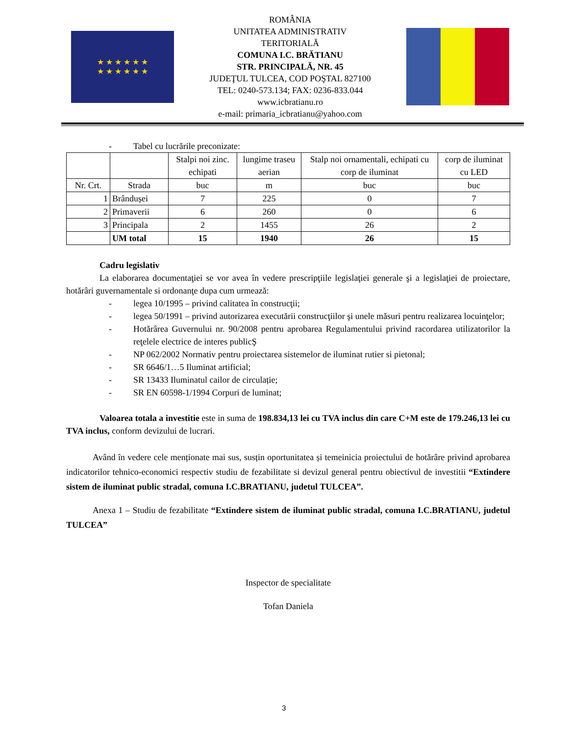★ ★ ★ ★ ★ ★
★ ★ ★ ★ ★ ★
ROMÂNIA
UNITATEA ADMINISTRATIV
TERITORIALĂ
COMUNA I.C. BRĂTIANU
STR. PRINCIPALĂ, NR. 45
JUDEŢUL TULCEA, COD POŞTAL 827100
TEL: 0240-573.134; FAX: 0236-833.044
www.icbratianu.ro
e-mail: primaria_icbratianu@yahoo.com
- Tabel cu lucrările preconizate:
| | | Stalpi noi zinc. echipati | lungime traseu aerian | Stalp noi ornamentali, echipati cu corp de iluminat | corp de iluminat cu LED |
| Nr. Crt. | Strada | buc | m | buc | buc |
| 1 | Brândușei | 7 | 225 | 0 | 7 |
| 2 | Primaverii | 6 | 260 | 0 | 6 |
| 3 | Principala | 2 | 1455 | 26 | 2 |
| | UM total | 15 | 1940 | 26 | 15 |
Cadru legislativ
La elaborarea documentaţiei se vor avea în vedere prescripţiile legislaţiei generale şi a legislaţiei de proiectare, hotărâri guvernamentale si ordonanţe dupa cum urmează:
- legea 10/1995 – privind calitatea în construcţii;
- legea 50/1991 – privind autorizarea executării construcţiilor şi unele măsuri pentru realizarea locuinţelor;
- Hotărârea Guvernului nr. 90/2008 pentru aprobarea Regulamentului privind racordarea utilizatorilor la reţelele electrice de interes publicŞ
- NP 062/2002 Normativ pentru proiectarea sistemelor de iluminat rutier si pietonal;
- SR 6646/1…5 Iluminat artificial;
- SR 13433 Iluminatul cailor de circulație;
- SR EN 60598-1/1994 Corpuri de luminat;
Valoarea totala a investitie este in suma de 198.834,13 lei cu TVA inclus din care C+M este de 179.246,13 lei cu TVA inclus, conform devizului de lucrari.
Având în vedere cele menționate mai sus, susțin oportunitatea și temeinicia proiectului de hotărâre privind aprobarea indicatorilor tehnico-economici respectiv studiu de fezabilitate si devizul general pentru obiectivul de investitii “Extindere sistem de iluminat public stradal, comuna I.C.BRATIANU, judetul TULCEA”.
Anexa 1 – Studiu de fezabilitate “Extindere sistem de iluminat public stradal, comuna I.C.BRATIANU, judetul TULCEA”
Inspector de specialitate
Tofan Daniela
3